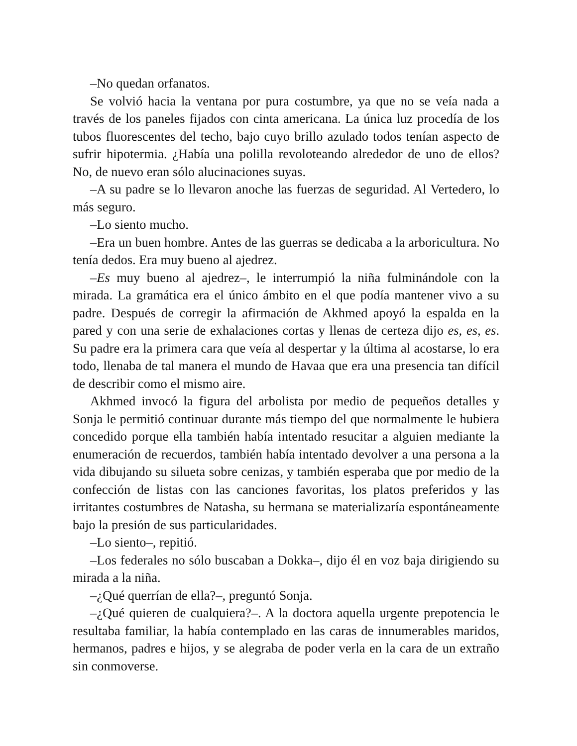–No quedan orfanatos.
Se volvió hacia la ventana por pura costumbre, ya que no se veía nada a través de los paneles fijados con cinta americana. La única luz procedía de los tubos fluorescentes del techo, bajo cuyo brillo azulado todos tenían aspecto de sufrir hipotermia. ¿Había una polilla revoloteando alrededor de uno de ellos? No, de nuevo eran sólo alucinaciones suyas.
–A su padre se lo llevaron anoche las fuerzas de seguridad. Al Vertedero, lo más seguro.
–Lo siento mucho.
–Era un buen hombre. Antes de las guerras se dedicaba a la arboricultura. No tenía dedos. Era muy bueno al ajedrez.
–Es muy bueno al ajedrez–, le interrumpió la niña fulminándole con la mirada. La gramática era el único ámbito en el que podía mantener vivo a su padre. Después de corregir la afirmación de Akhmed apoyó la espalda en la pared y con una serie de exhalaciones cortas y llenas de certeza dijo es, es, es. Su padre era la primera cara que veía al despertar y la última al acostarse, lo era todo, llenaba de tal manera el mundo de Havaa que era una presencia tan difícil de describir como el mismo aire.
Akhmed invocó la figura del arbolista por medio de pequeños detalles y Sonja le permitió continuar durante más tiempo del que normalmente le hubiera concedido porque ella también había intentado resucitar a alguien mediante la enumeración de recuerdos, también había intentado devolver a una persona a la vida dibujando su silueta sobre cenizas, y también esperaba que por medio de la confección de listas con las canciones favoritas, los platos preferidos y las irritantes costumbres de Natasha, su hermana se materializaría espontáneamente bajo la presión de sus particularidades.
–Lo siento–, repitió.
–Los federales no sólo buscaban a Dokka–, dijo él en voz baja dirigiendo su mirada a la niña.
–¿Qué querrían de ella?–, preguntó Sonja.
–¿Qué quieren de cualquiera?–. A la doctora aquella urgente prepotencia le resultaba familiar, la había contemplado en las caras de innumerables maridos, hermanos, padres e hijos, y se alegraba de poder verla en la cara de un extraño sin conmoverse.